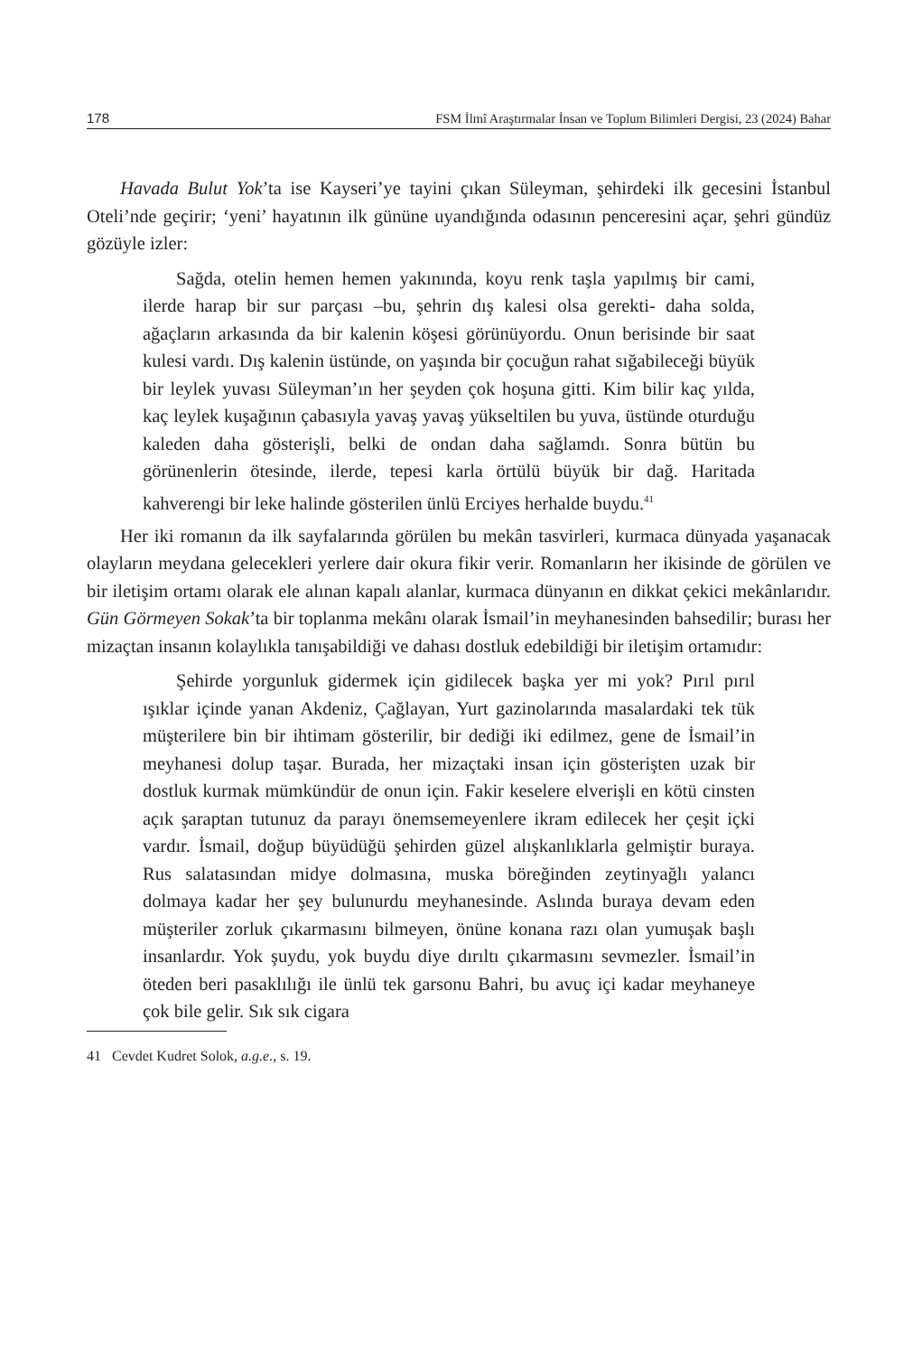178 FSM İlmî Araştırmalar İnsan ve Toplum Bilimleri Dergisi, 23 (2024) Bahar
Havada Bulut Yok’ta ise Kayseri’ye tayini çıkan Süleyman, şehirdeki ilk gecesini İstanbul Oteli’nde geçirir; ‘yeni’ hayatının ilk gününe uyandığında odasının penceresini açar, şehri gündüz gözüyle izler:
Sağda, otelin hemen hemen yakınında, koyu renk taşla yapılmış bir cami, ilerde harap bir sur parçası –bu, şehrin dış kalesi olsa gerekti- daha solda, ağaçların arkasında da bir kalenin köşesi görünüyordu. Onun berisinde bir saat kulesi vardı. Dış kalenin üstünde, on yaşında bir çocuğun rahat sığabileceği büyük bir leylek yuvası Süleyman’ın her şeyden çok hoşuna gitti. Kim bilir kaç yılda, kaç leylek kuşağının çabasıyla yavaş yavaş yükseltilen bu yuva, üstünde oturduğu kaleden daha gösterişli, belki de ondan daha sağlamdı. Sonra bütün bu görünenlerin ötesinde, ilerde, tepesi karla örtülü büyük bir dağ. Haritada kahverengi bir leke halinde gösterilen ünlü Erciyes herhalde buydu.<sup>41</sup>
Her iki romanın da ilk sayfalarında görülen bu mekân tasvirleri, kurmaca dünyada yaşanacak olayların meydana gelecekleri yerlere dair okura fikir verir. Romanların her ikisinde de görülen ve bir iletişim ortamı olarak ele alınan kapalı alanlar, kurmaca dünyanın en dikkat çekici mekânlarıdır. Gün Görmeyen Sokak’ta bir toplanma mekânı olarak İsmail’in meyhanesinden bahsedilir; burası her mizaçtan insanın kolaylıkla tanışabildiği ve dahası dostluk edebildiği bir iletişim ortamıdır:
Şehirde yorgunluk gidermek için gidilecek başka yer mi yok? Pırıl pırıl ışıklar içinde yanan Akdeniz, Çağlayan, Yurt gazinolarında masalardaki tek tük müşterilere bin bir ihtimam gösterilir, bir dediği iki edilmez, gene de İsmail’in meyhanesi dolup taşar. Burada, her mizaçtaki insan için gösterişten uzak bir dostluk kurmak mümkündür de onun için. Fakir keselere elverişli en kötü cinsten açık şaraptan tutunuz da parayı önemsemeyenlere ikram edilecek her çeşit içki vardır. İsmail, doğup büyüdüğü şehirden güzel alışkanlıklarla gelmiştir buraya. Rus salatasından midye dolmasına, muska böreğinden zeytinyağlı yalancı dolmaya kadar her şey bulunurdu meyhanesinde. Aslında buraya devam eden müşteriler zorluk çıkarmasını bilmeyen, önüne konana razı olan yumuşak başlı insanlardır. Yok şuydu, yok buydu diye dırıltı çıkarmasını sevmezler. İsmail’in öteden beri pasaklılığı ile ünlü tek garsonu Bahri, bu avuç içi kadar meyhaneye çok bile gelir. Sık sık cigara
41 Cevdet Kudret Solok, a.g.e., s. 19.